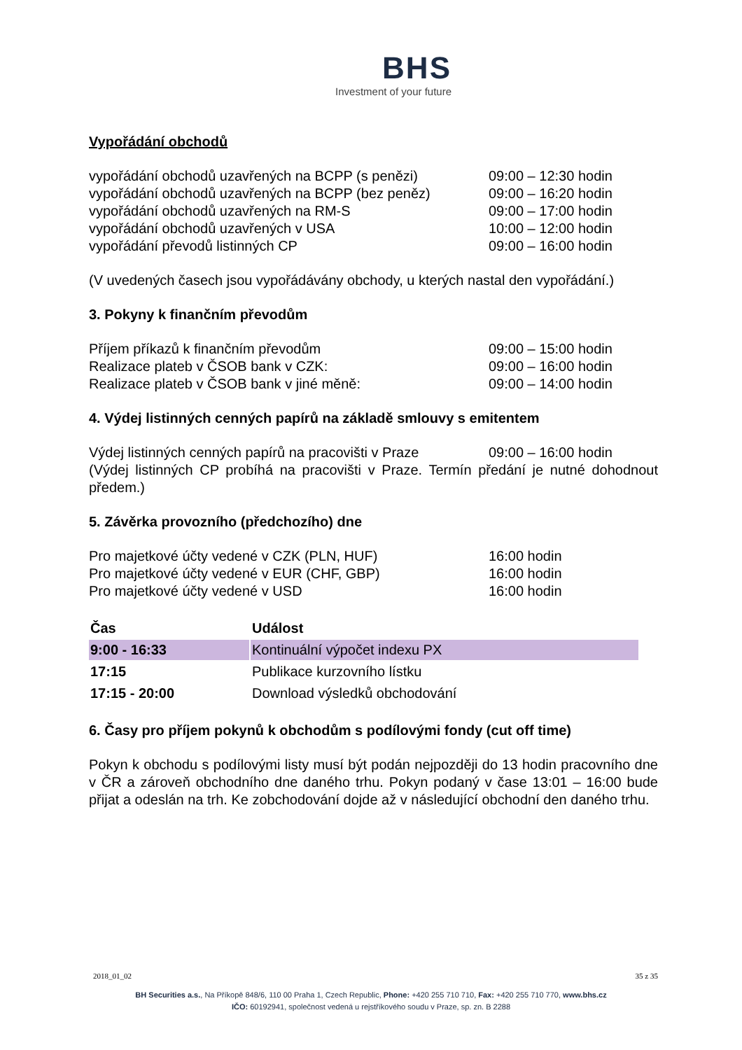BHS
Investment of your future
Vypořádání obchodů
| vypořádání obchodů uzavřených na BCPP (s penězi) | 09:00 – 12:30 hodin |
| vypořádání obchodů uzavřených na BCPP (bez peněz) | 09:00 – 16:20 hodin |
| vypořádání obchodů uzavřených na RM-S | 09:00 – 17:00 hodin |
| vypořádání obchodů uzavřených v USA | 10:00 – 12:00 hodin |
| vypořádání převodů listinných CP | 09:00 – 16:00 hodin |
(V uvedených časech jsou vypořádávány obchody, u kterých nastal den vypořádání.)
3. Pokyny k finančním převodům
| Příjem příkazů k finančním převodům | 09:00 – 15:00 hodin |
| Realizace plateb v ČSOB bank v CZK: | 09:00 – 16:00 hodin |
| Realizace plateb v ČSOB bank v jiné měně: | 09:00 – 14:00 hodin |
4. Výdej listinných cenných papírů na základě smlouvy s emitentem
| Výdej listinných cenných papírů na pracovišti v Praze | 09:00 – 16:00 hodin |
(Výdej listinných CP probíhá na pracovišti v Praze. Termín předání je nutné dohodnout předem.)
5. Závěrka provozního (předchozího) dne
| Pro majetkové účty vedené v CZK (PLN, HUF) | 16:00 hodin |
| Pro majetkové účty vedené v EUR (CHF, GBP) | 16:00 hodin |
| Pro majetkové účty vedené v USD | 16:00 hodin |
| Čas | Událost |
| --- | --- |
| 9:00 - 16:33 | Kontinuální výpočet indexu PX |
| 17:15 | Publikace kurzovního lístku |
| 17:15 - 20:00 | Download výsledků obchodování |
6. Časy pro příjem pokynů k obchodům s podílovými fondy (cut off time)
Pokyn k obchodu s podílovými listy musí být podán nejpozději do 13 hodin pracovního dne v ČR a zároveň obchodního dne daného trhu. Pokyn podaný v čase 13:01 – 16:00 bude přijat a odeslán na trh. Ke zobchodování dojde až v následující obchodní den daného trhu.
2018_01_02 35 z 35
BH Securities a.s., Na Příkopě 848/6, 110 00 Praha 1, Czech Republic, Phone: +420 255 710 710, Fax: +420 255 710 770, www.bhs.cz
IČO: 60192941, společnost vedená u rejstříkového soudu v Praze, sp. zn. B 2288